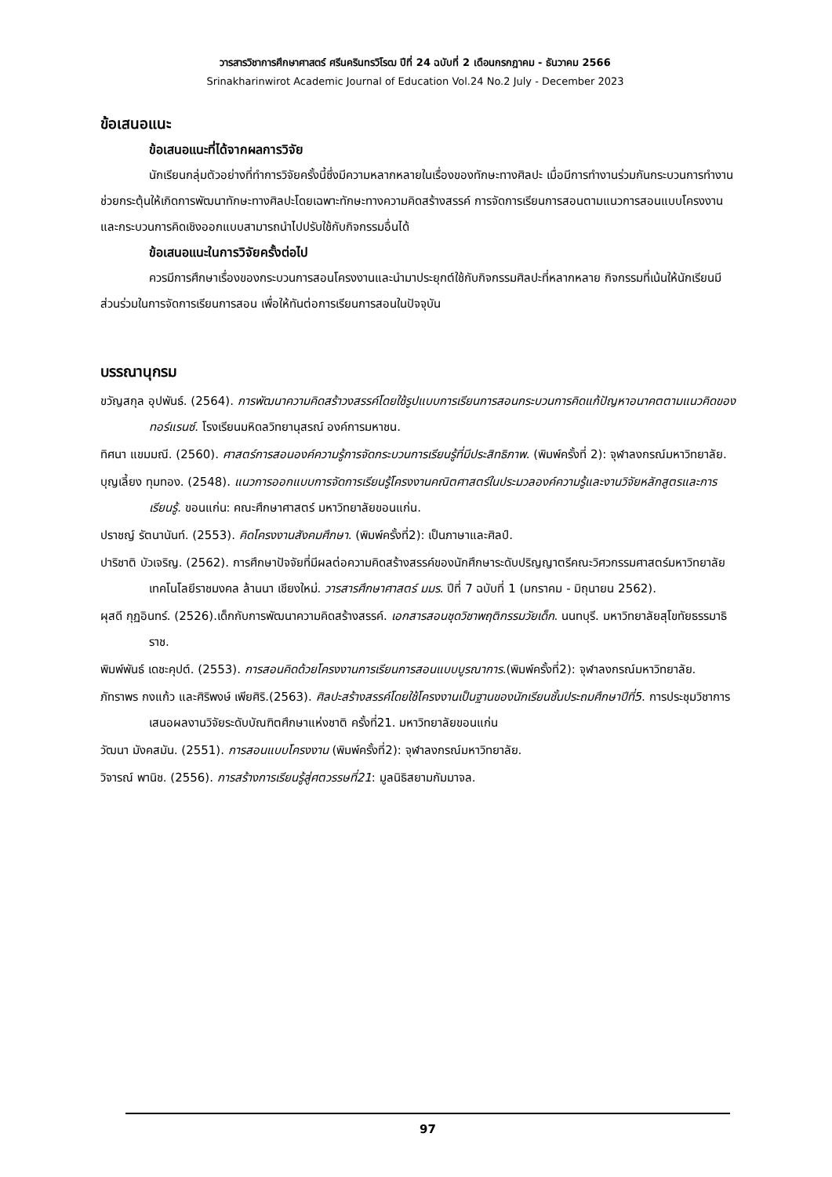วารสารวิชาการศึกษาศาสตร์ ศรีนครินทรวิโรฒ ปีที่ 24 ฉบับที่ 2 เดือนกรกฎาคม - ธันวาคม 2566
Srinakharinwirot Academic Journal of Education Vol.24 No.2 July - December 2023
ข้อเสนอแนะ
ข้อเสนอแนะที่ได้จากผลการวิจัย
นักเรียนกลุ่มตัวอย่างที่ทำการวิจัยครั้งนี้ซึ่งมีความหลากหลายในเรื่องของทักษะทางศิลปะ เมื่อมีการทำงานร่วมกันกระบวนการทำงานช่วยกระตุ้นให้เกิดการพัฒนาทักษะทางศิลปะโดยเฉพาะทักษะทางความคิดสร้างสรรค์ การจัดการเรียนการสอนตามแนวการสอนแบบโครงงานและกระบวนการคิดเชิงออกแบบสามารถนำไปปรับใช้กับกิจกรรมอื่นได้
ข้อเสนอแนะในการวิจัยครั้งต่อไป
ควรมีการศึกษาเรื่องของกระบวนการสอนโครงงานและนำมาประยุกต์ใช้กับกิจกรรมศิลปะที่หลากหลาย กิจกรรมที่เน้นให้นักเรียนมีส่วนร่วมในการจัดการเรียนการสอน เพื่อให้ทันต่อการเรียนการสอนในปัจจุบัน
บรรณานุกรม
ขวัญสกุล อุปพันธ์. (2564). การพัฒนาความคิดสร้าวงสรรค์โดยใช้รูปแบบการเรียนการสอนกระบวนการคิดแก้ปัญหาอนาคตตามแนวคิดของทอร์แรนซ์. โรงเรียนมหิดลวิทยานุสรณ์ องค์การมหาชน.
ทิศนา แขมมณี. (2560). ศาสตร์การสอนองค์ความรู้การจัดกระบวนการเรียนรู้ที่มีประสิทธิภาพ. (พิมพ์ครั้งที่ 2): จุฬาลงกรณ์มหาวิทยาลัย.
บุญเลี้ยง ทุมทอง. (2548). แนวการออกแบบการจัดการเรียนรู้โครงงานคณิตศาสตร์ในประมวลองค์ความรู้และงานวิจัยหลักสูตรและการเรียนรู้. ขอนแก่น: คณะศึกษาศาสตร์ มหาวิทยาลัยขอนแก่น.
ปราชญ์ รัตนานันท์. (2553). คิดโครงงานสังคมศึกษา. (พิมพ์ครั้งที่2): เป็นภาษาและศิลป์.
ปาริชาติ บัวเจริญ. (2562). การศึกษาปัจจัยที่มีผลต่อความคิดสร้างสรรค์ของนักศึกษาระดับปริญญาตรีคณะวิศวกรรมศาสตร์มหาวิทยาลัยเทคโนโลยีราชมงคล ล้านนา เชียงใหม่. วารสารศึกษาศาสตร์ มมร. ปีที่ 7 ฉบับที่ 1 (มกราคม - มิถุนายน 2562).
ผุสดี กุฏอินทร์. (2526).เด็กกับการพัฒนาความคิดสร้างสรรค์. เอกสารสอนชุดวิชาพฤติกรรมวัยเด็ก. นนทบุรี. มหาวิทยาลัยสุโขทัยธรรมาธิราช.
พิมพ์พันธ์ เดชะคุปต์. (2553). การสอนคิดด้วยโครงงานการเรียนการสอนแบบบูรณาการ.(พิมพ์ครั้งที่2): จุฬาลงกรณ์มหาวิทยาลัย.
ภัทราพร กงแก้ว และศิริพงษ์ เพียศิริ.(2563). ศิลปะสร้างสรรค์โดยใช้โครงงานเป็นฐานของนักเรียนชั้นประถมศึกษาปีที่5. การประชุมวิชาการเสนอผลงานวิจัยระดับบัณฑิตศึกษาแห่งชาติ ครั้งที่21. มหาวิทยาลัยขอนแก่น
วัฒนา มังคสมัน. (2551). การสอนแบบโครงงาน (พิมพ์ครั้งที่2): จุฬาลงกรณ์มหาวิทยาลัย.
วิจารณ์ พานิช. (2556). การสร้างการเรียนรู้สู่ศตวรรษที่21: มูลนิธิสยามกัมมาจล.
97